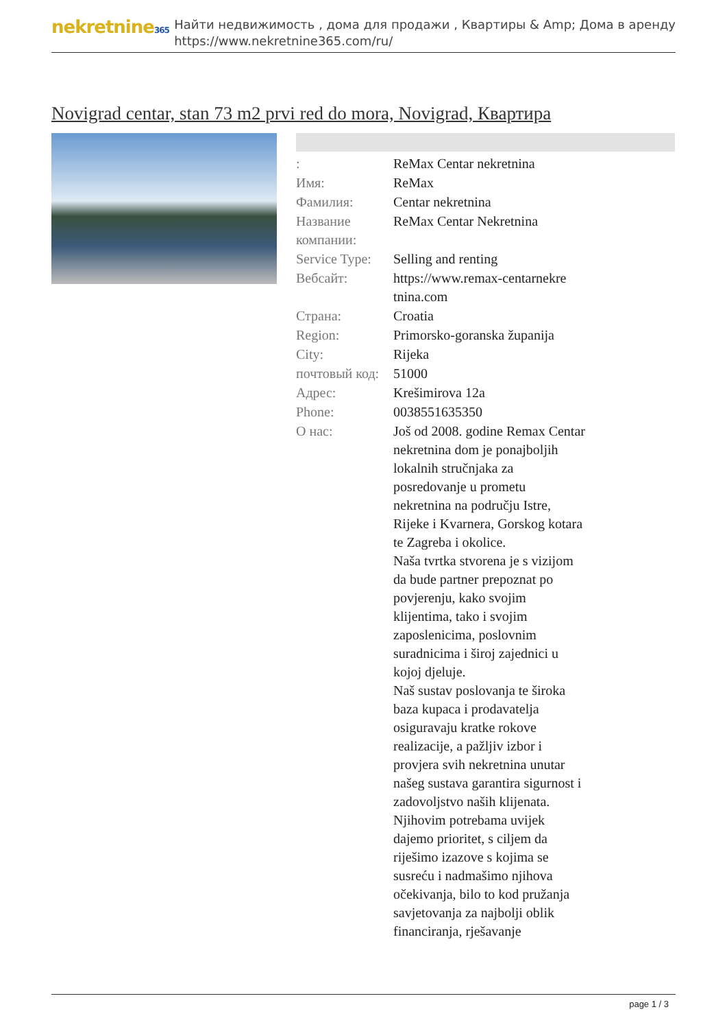nekretnine365
Найти недвижимость , дома для продажи , Квартиры & Amp; Дома в аренду
https://www.nekretnine365.com/ru/
Novigrad centar, stan 73 m2 prvi red do mora, Novigrad, Квартира
| : | ReMax Centar nekretnina |
| Имя: | ReMax |
| Фамилия: | Centar nekretnina |
| Название компании: | ReMax Centar Nekretnina |
| Service Type: | Selling and renting |
| Вебсайт: | https://www.remax-centarnekre tnina.com |
| Страна: | Croatia |
| Region: | Primorsko-goranska županija |
| City: | Rijeka |
| почтовый код: | 51000 |
| Адрес: | Krešimirova 12a |
| Phone: | 0038551635350 |
| О нас: | Još od 2008. godine Remax Centar nekretnina dom je ponajboljih lokalnih stručnjaka za posredovanje u prometu nekretnina na području Istre, Rijeke i Kvarnera, Gorskog kotara te Zagreba i okolice. Naša tvrtka stvorena je s vizijom da bude partner prepoznat po povjerenju, kako svojim klijentima, tako i svojim zaposlenicima, poslovnim suradnicima i široj zajednici u kojoj djeluje. Naš sustav poslovanja te široka baza kupaca i prodavatelja osiguravaju kratke rokove realizacije, a pažljiv izbor i provjera svih nekretnina unutar našeg sustava garantira sigurnost i zadovoljstvo naših klijenata. Njihovim potrebama uvijek dajemo prioritet, s ciljem da riješimo izazove s kojima se susreću i nadmašimo njihova očekivanja, bilo to kod pružanja savjetovanja za najbolji oblik financiranja, rješavanje |
page 1 / 3